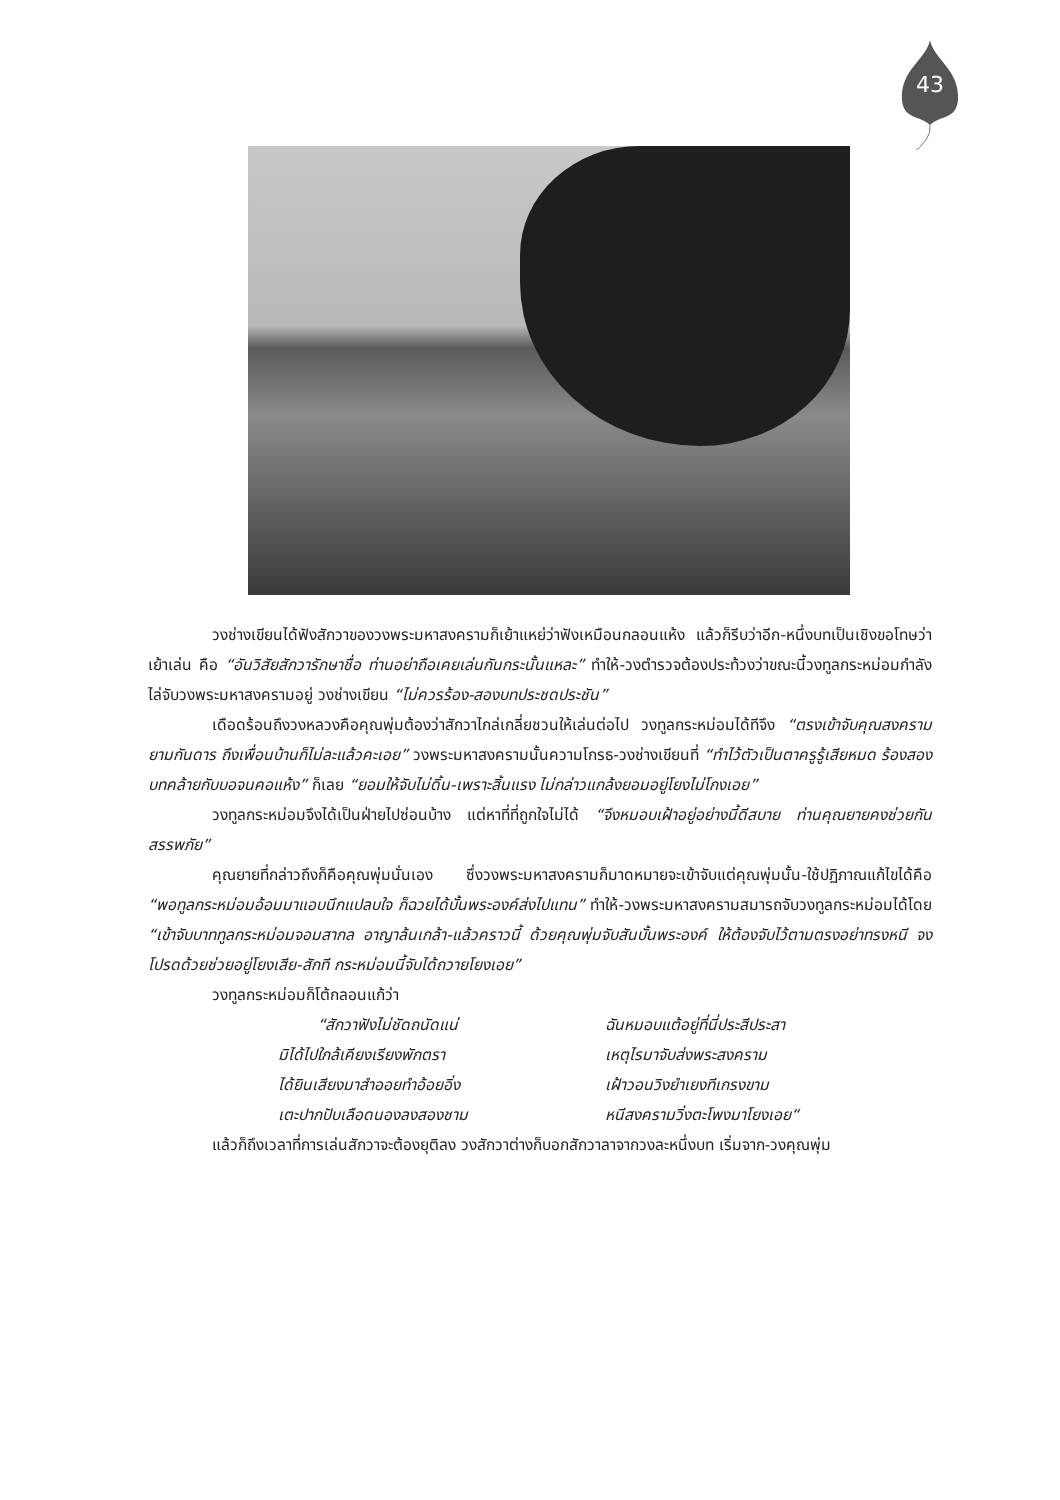43
วงช่างเขียนได้ฟังสักวาของวงพระมหาสงครามก็เย้าแหย่ว่าฟังเหมือนกลอนแห้ง แล้วก็รีบว่าอีก-หนึ่งบทเป็นเชิงขอโทษว่าเย้าเล่น คือ “อันวิสัยสักวารักษาชื่อ ท่านอย่าถือเคยเล่นกันกระนั้นแหละ” ทำให้-วงตำรวจต้องประท้วงว่าขณะนี้วงทูลกระหม่อมกำลังไล่จับวงพระมหาสงครามอยู่ วงช่างเขียน “ไม่ควรร้อง-สองบทประชดประชัน”
เดือดร้อนถึงวงหลวงคือคุณพุ่มต้องว่าสักวาไกล่เกลี่ยชวนให้เล่นต่อไป วงทูลกระหม่อมได้ทีจึง “ตรงเข้าจับคุณสงครามยามกันดาร ถึงเพื่อนบ้านก็ไม่ละแล้วคะเอย” วงพระมหาสงครามนั้นความโกรธ-วงช่างเขียนที่ “ทำไว้ตัวเป็นตาครูรู้เสียหมด ร้องสองบทคล้ายกับบอจนคอแห้ง” ก็เลย “ยอมให้จับไม่ดิ้น-เพราะสิ้นแรง ไม่กล่าวแกล้งยอมอยู่โยงไม่โกงเอย”
วงทูลกระหม่อมจึงได้เป็นฝ่ายไปซ่อนบ้าง แต่หาที่ที่ถูกใจไม่ได้ “จึงหมอบเฝ้าอยู่อย่างนี้ดีสบาย ท่านคุณยายคงช่วยกันสรรพภัย”
คุณยายที่กล่าวถึงก็คือคุณพุ่มนั่นเอง ซึ่งวงพระมหาสงครามก็มาดหมายจะเข้าจับแต่คุณพุ่มนั้น-ใช้ปฏิภาณแก้ไขได้คือ “พอทูลกระหม่อมอ้อมมาแอบนึกแปลบใจ ก็ฉวยได้บั้นพระองค์ส่งไปแทน” ทำให้-วงพระมหาสงครามสมารถจับวงทูลกระหม่อมได้โดย “เข้าจับบาททูลกระหม่อมจอมสากล อาญาล้นเกล้า-แล้วคราวนี้ ด้วยคุณพุ่มจับสันบั้นพระองค์ ให้ต้องจับไว้ตามตรงอย่าทรงหนี จงโปรดด้วยช่วยอยู่โยงเสีย-สักที กระหม่อมนี้จับได้ถวายโยงเอย”
วงทูลกระหม่อมก็โต้กลอนแก้ว่า
“สักวาฟังไม่ชัดถนัดแน่
ฉันหมอบแต้อยู่ที่นี่ประสีประสา
มิได้ไปใกล้เคียงเรียงพักตรา
เหตุไรมาจับส่งพระสงคราม
ได้ยินเสียงมาสำออยทำอ้อยอิ่ง
เฝ้าวอนวิงยำเยงทีเกรงขาม
เตะปากปับเลือดนองลงสองชาม
หนีสงครามวิ่งตะโพงมาโยงเอย“
แล้วก็ถึงเวลาที่การเล่นสักวาจะต้องยุติลง วงสักวาต่างก็บอกสักวาลาจากวงละหนึ่งบท เริ่มจาก-วงคุณพุ่ม